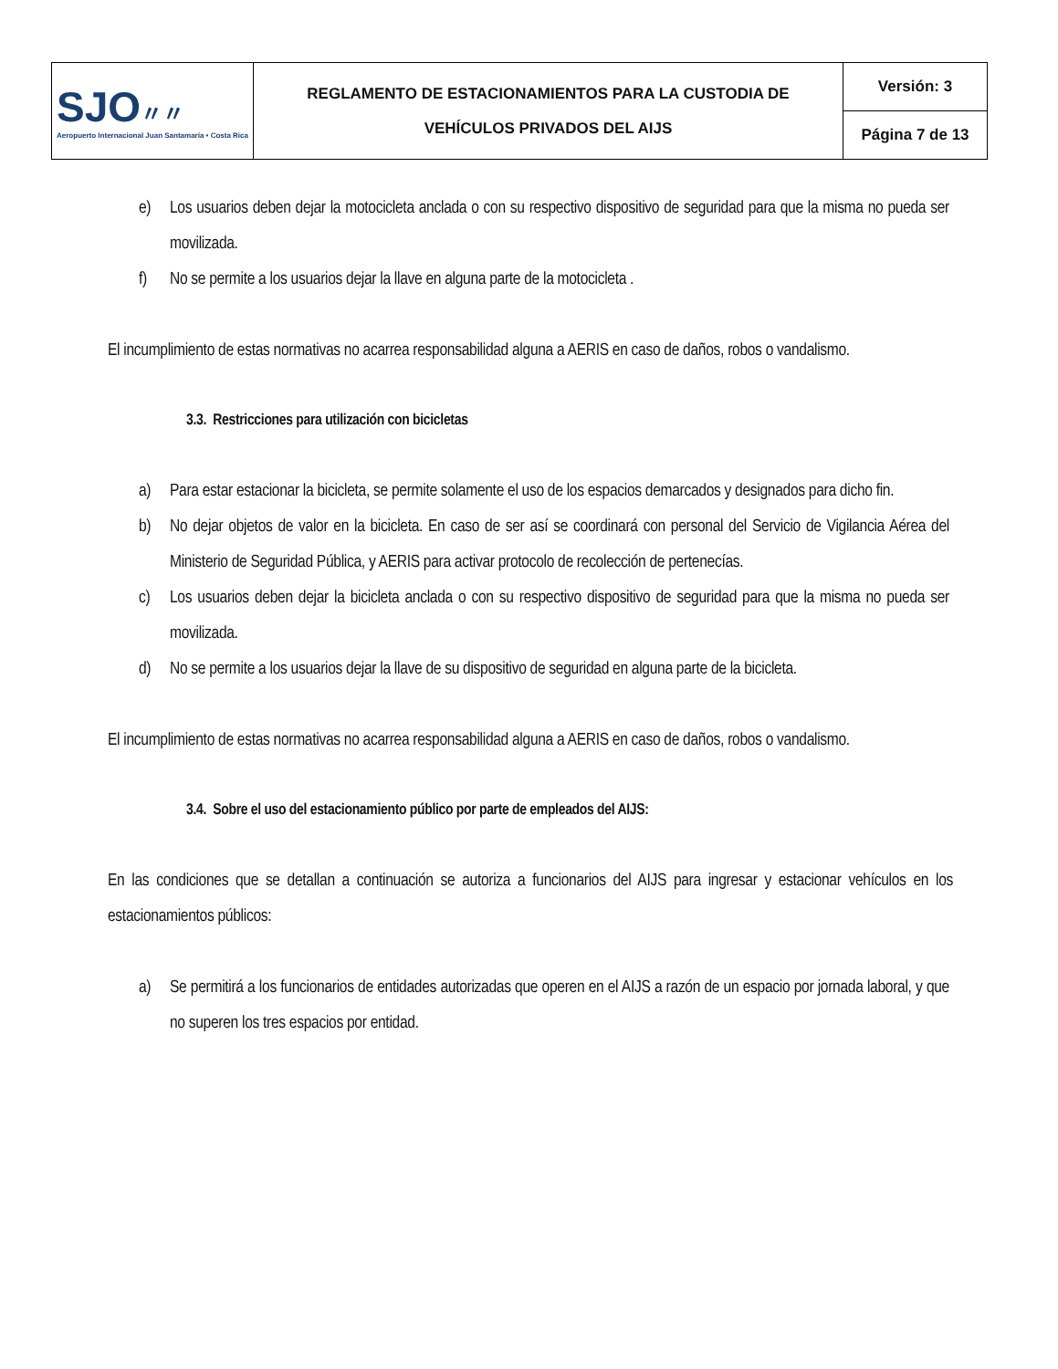| SJO 〃〃 Aeropuerto Internacional Juan Santamaría • Costa Rica | REGLAMENTO DE ESTACIONAMIENTOS PARA LA CUSTODIA DE VEHÍCULOS PRIVADOS DEL AIJS | Versión: 3 |
| | | Página 7 de 13 |
e) Los usuarios deben dejar la motocicleta anclada o con su respectivo dispositivo de seguridad para que la misma no pueda ser movilizada.
f) No se permite a los usuarios dejar la llave en alguna parte de la motocicleta .
El incumplimiento de estas normativas no acarrea responsabilidad alguna a AERIS en caso de daños, robos o vandalismo.
3.3. Restricciones para utilización con bicicletas
a) Para estar estacionar la bicicleta, se permite solamente el uso de los espacios demarcados y designados para dicho fin.
b) No dejar objetos de valor en la bicicleta. En caso de ser así se coordinará con personal del Servicio de Vigilancia Aérea del Ministerio de Seguridad Pública, y AERIS para activar protocolo de recolección de pertenecías.
c) Los usuarios deben dejar la bicicleta anclada o con su respectivo dispositivo de seguridad para que la misma no pueda ser movilizada.
d) No se permite a los usuarios dejar la llave de su dispositivo de seguridad en alguna parte de la bicicleta.
El incumplimiento de estas normativas no acarrea responsabilidad alguna a AERIS en caso de daños, robos o vandalismo.
3.4. Sobre el uso del estacionamiento público por parte de empleados del AIJS:
En las condiciones que se detallan a continuación se autoriza a funcionarios del AIJS para ingresar y estacionar vehículos en los estacionamientos públicos:
a) Se permitirá a los funcionarios de entidades autorizadas que operen en el AIJS a razón de un espacio por jornada laboral, y que no superen los tres espacios por entidad.